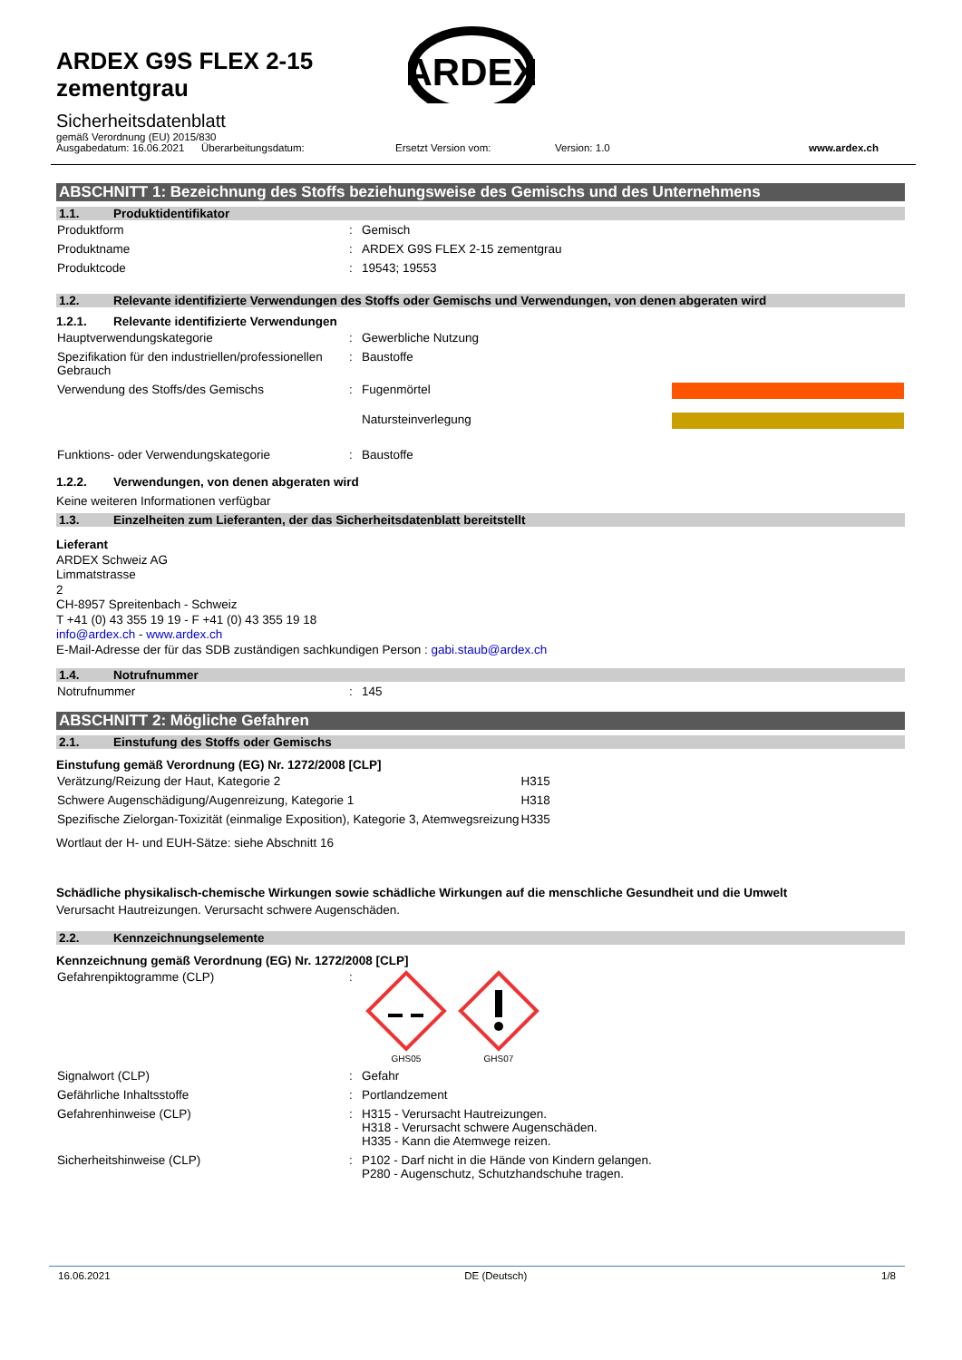ARDEX G9S FLEX 2-15
zementgrau
ARDEX
Sicherheitsdatenblatt
gemäß Verordnung (EU) 2015/830
Ausgabedatum: 16.06.2021
Überarbeitungsdatum: Ersetzt Version vom: Version: 1.0 www.ardex.ch
ABSCHNITT 1: Bezeichnung des Stoffs beziehungsweise des Gemischs und des Unternehmens
1.1. Produktidentifikator
| Produktform | : | Gemisch |
| Produktname | : | ARDEX G9S FLEX 2-15 zementgrau |
| Produktcode | : | 19543; 19553 |
1.2. Relevante identifizierte Verwendungen des Stoffs oder Gemischs und Verwendungen, von denen abgeraten wird
1.2.1. Relevante identifizierte Verwendungen
| Hauptverwendungskategorie | : | Gewerbliche Nutzung | |
| Spezifikation für den industriellen/professionellen Gebrauch | : | Baustoffe | |
| Verwendung des Stoffs/des Gemischs | : | Fugenmörtel | |
| | | Natursteinverlegung | |
| Funktions- oder Verwendungskategorie | : | Baustoffe | |
1.2.2. Verwendungen, von denen abgeraten wird
Keine weiteren Informationen verfügbar
1.3. Einzelheiten zum Lieferanten, der das Sicherheitsdatenblatt bereitstellt
Lieferant
ARDEX Schweiz AG
Limmatstrasse
2
CH-8957 Spreitenbach - Schweiz
T +41 (0) 43 355 19 19 - F +41 (0) 43 355 19 18
info@ardex.ch - www.ardex.ch
E-Mail-Adresse der für das SDB zuständigen sachkundigen Person : gabi.staub@ardex.ch
1.4. Notrufnummer
| Notrufnummer | : | 145 |
ABSCHNITT 2: Mögliche Gefahren
2.1. Einstufung des Stoffs oder Gemischs
Einstufung gemäß Verordnung (EG) Nr. 1272/2008 [CLP]
| Verätzung/Reizung der Haut, Kategorie 2 | H315 |
| Schwere Augenschädigung/Augenreizung, Kategorie 1 | H318 |
| Spezifische Zielorgan-Toxizität (einmalige Exposition), Kategorie 3, Atemwegsreizung | H335 |
Wortlaut der H- und EUH-Sätze: siehe Abschnitt 16
Schädliche physikalisch-chemische Wirkungen sowie schädliche Wirkungen auf die menschliche Gesundheit und die Umwelt
Verursacht Hautreizungen. Verursacht schwere Augenschäden.
2.2. Kennzeichnungselemente
Kennzeichnung gemäß Verordnung (EG) Nr. 1272/2008 [CLP]
| Gefahrenpiktogramme (CLP) | : | GHS05 GHS07 |
| Signalwort (CLP) | : | Gefahr |
| Gefährliche Inhaltsstoffe | : | Portlandzement |
| Gefahrenhinweise (CLP) | : | H315 - Verursacht Hautreizungen. H318 - Verursacht schwere Augenschäden. H335 - Kann die Atemwege reizen. |
| Sicherheitshinweise (CLP) | : | P102 - Darf nicht in die Hände von Kindern gelangen. P280 - Augenschutz, Schutzhandschuhe tragen. |
16.06.2021 DE (Deutsch) 1/8